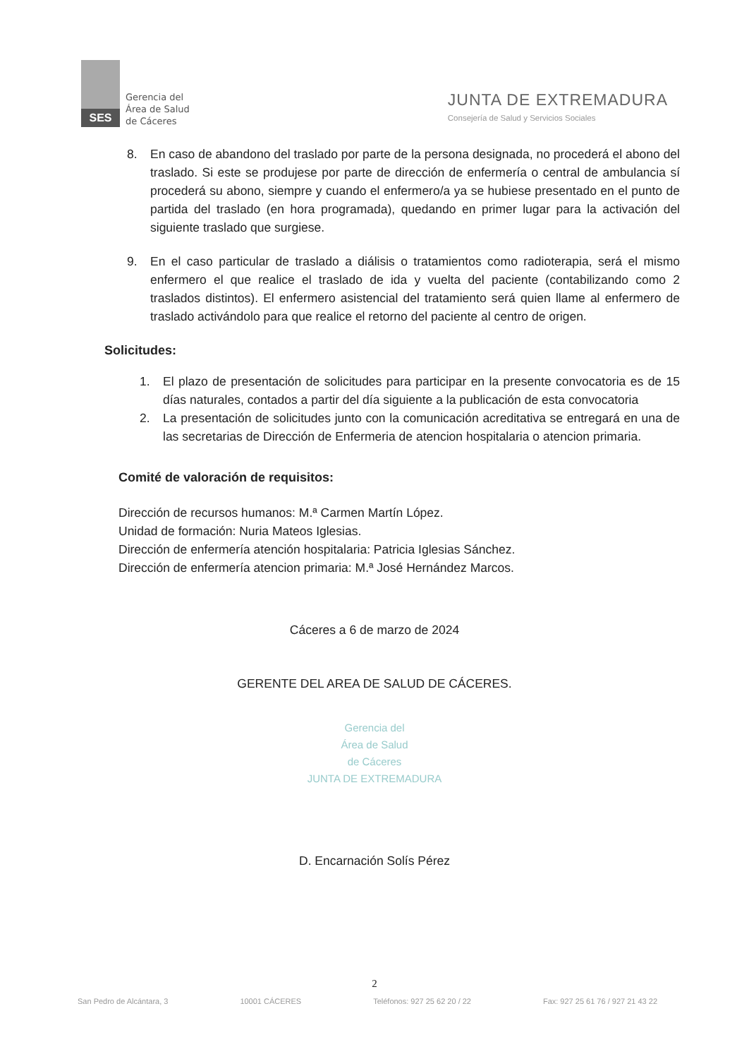SES
Gerencia del
Área de Salud
de Cáceres
JUNTA DE EXTREMADURA
Consejería de Salud y Servicios Sociales
8. En caso de abandono del traslado por parte de la persona designada, no procederá el abono del traslado. Si este se produjese por parte de dirección de enfermería o central de ambulancia sí procederá su abono, siempre y cuando el enfermero/a ya se hubiese presentado en el punto de partida del traslado (en hora programada), quedando en primer lugar para la activación del siguiente traslado que surgiese.
9. En el caso particular de traslado a diálisis o tratamientos como radioterapia, será el mismo enfermero el que realice el traslado de ida y vuelta del paciente (contabilizando como 2 traslados distintos). El enfermero asistencial del tratamiento será quien llame al enfermero de traslado activándolo para que realice el retorno del paciente al centro de origen.
Solicitudes:
1. El plazo de presentación de solicitudes para participar en la presente convocatoria es de 15 días naturales, contados a partir del día siguiente a la publicación de esta convocatoria
2. La presentación de solicitudes junto con la comunicación acreditativa se entregará en una de las secretarias de Dirección de Enfermeria de atencion hospitalaria o atencion primaria.
Comité de valoración de requisitos:
Dirección de recursos humanos: M.ª Carmen Martín López.
Unidad de formación: Nuria Mateos Iglesias.
Dirección de enfermería atención hospitalaria: Patricia Iglesias Sánchez.
Dirección de enfermería atencion primaria: M.ª José Hernández Marcos.
Cáceres a 6 de marzo de 2024
GERENTE DEL AREA DE SALUD DE CÁCERES.
Gerencia del
Área de Salud
de Cáceres
JUNTA DE EXTREMADURA
D. Encarnación Solís Pérez
2
San Pedro de Alcántara, 3 10001 CÁCERES Teléfonos: 927 25 62 20 / 22 Fax: 927 25 61 76 / 927 21 43 22